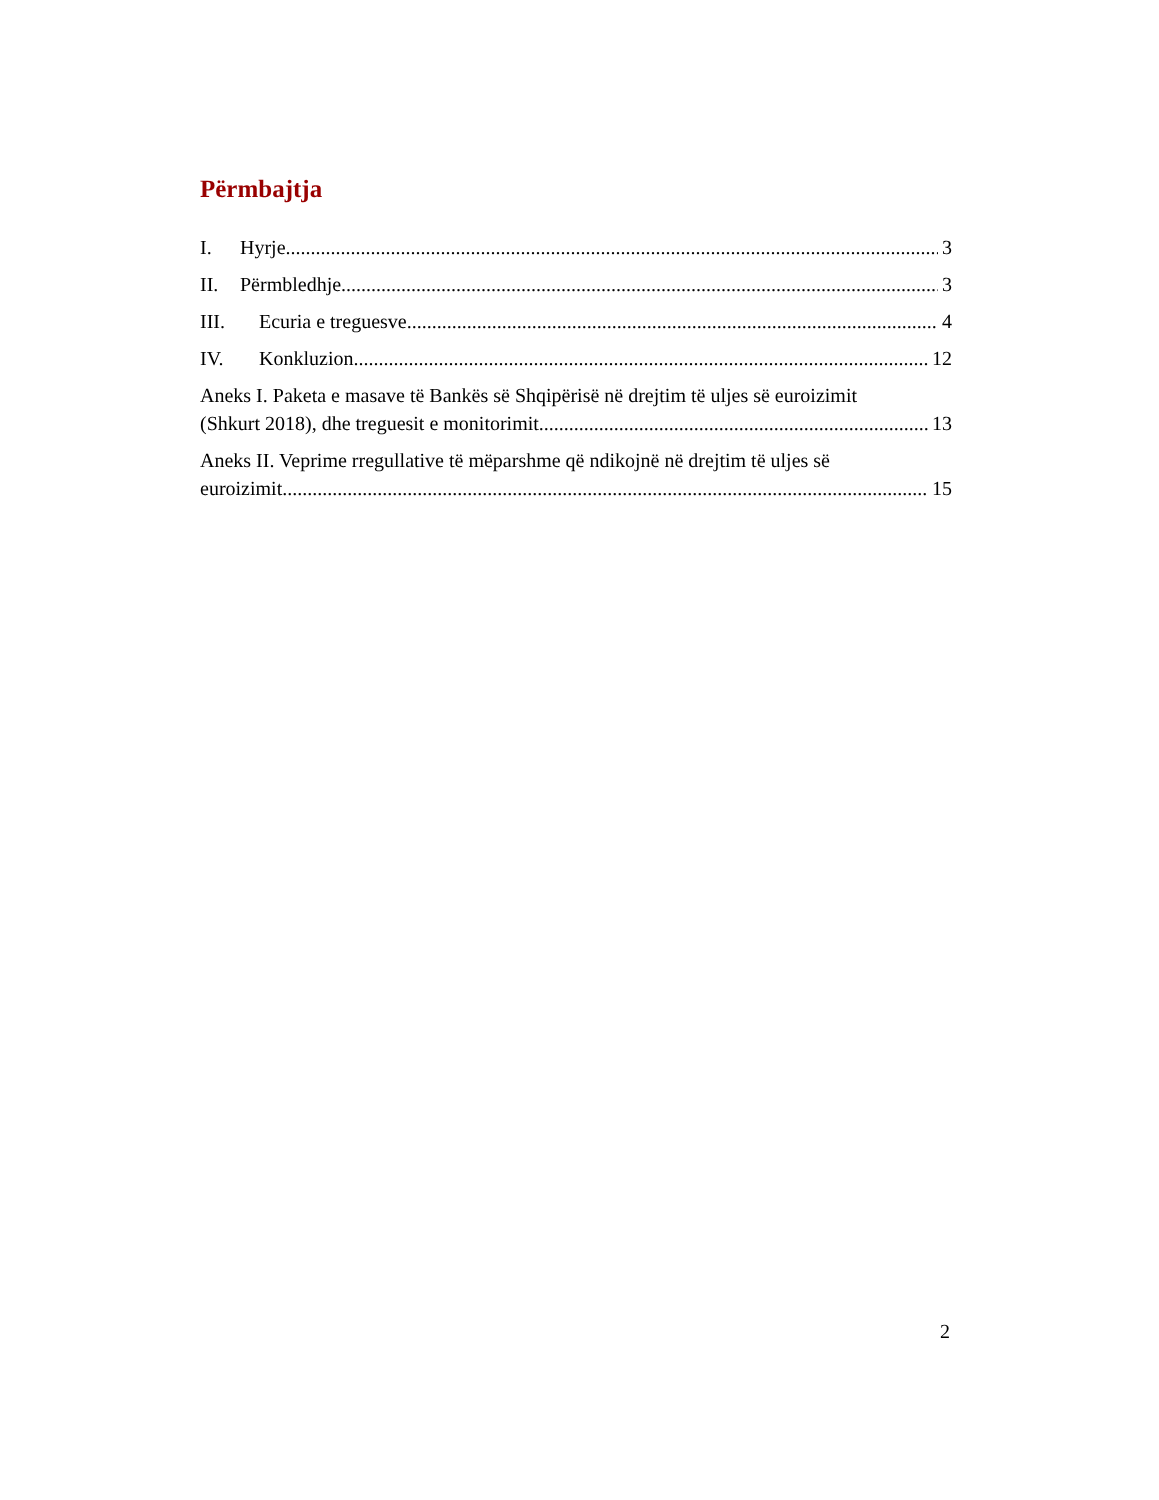Përmbajtja
I. Hyrje 3
II. Përmbledhje 3
III. Ecuria e treguesve 4
IV. Konkluzion 12
Aneks I. Paketa e masave të Bankës së Shqipërisë në drejtim të uljes së euroizimit
(Shkurt 2018), dhe treguesit e monitorimit 13
Aneks II. Veprime rregullative të mëparshme që ndikojnë në drejtim të uljes së
euroizimit 15
2